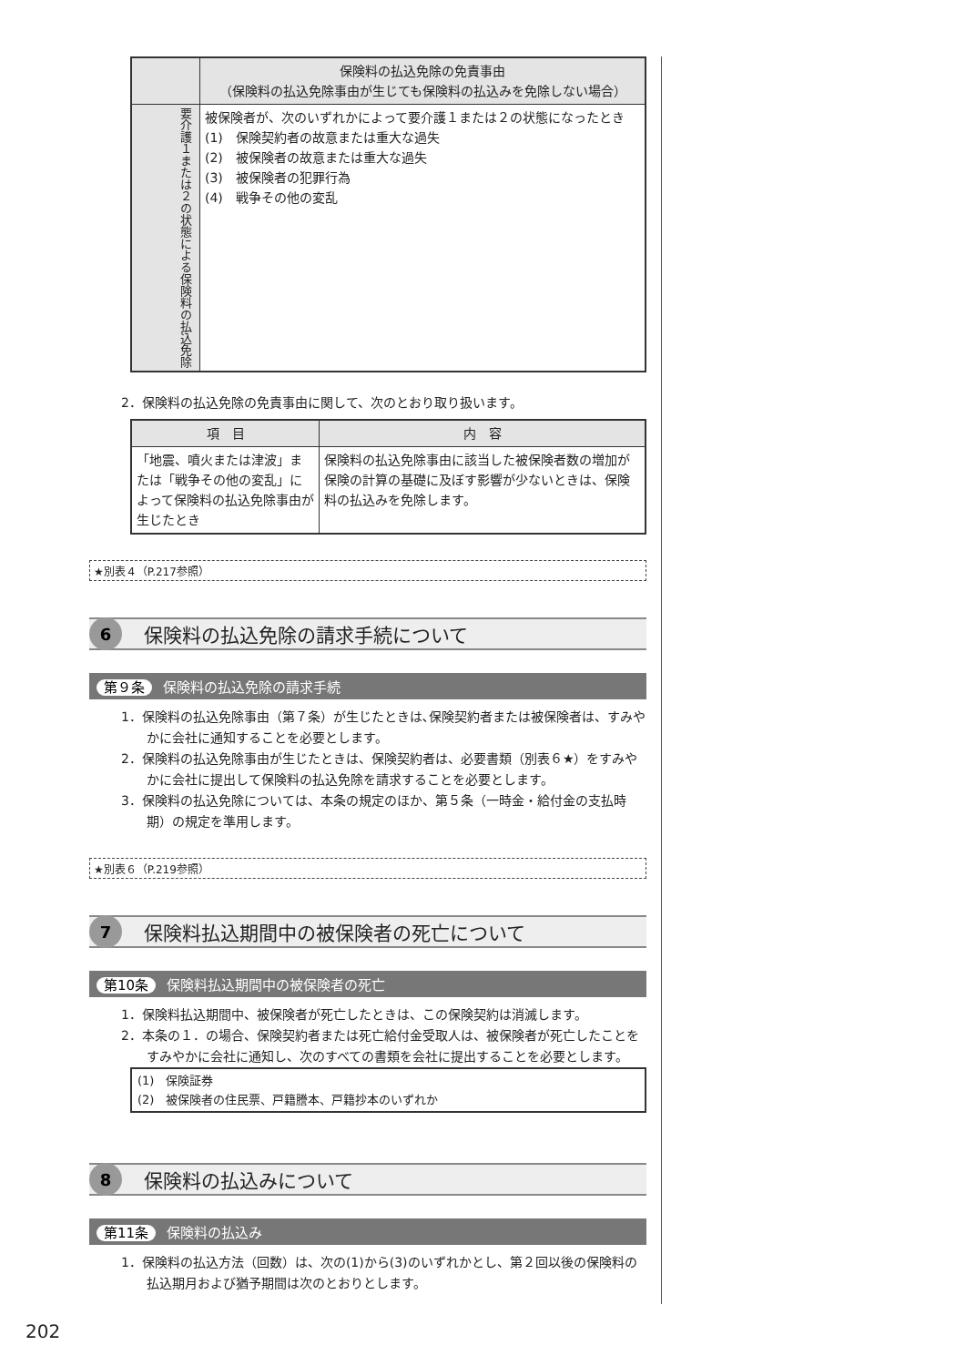| | 保険料の払込免除の免責事由 （保険料の払込免除事由が生じても保険料の払込みを免除しない場合） |
| --- | --- |
| 要介護１または２の状態による保険料の払込免除 | 被保険者が、次のいずれかによって要介護１または２の状態になったとき (1) 保険契約者の故意または重大な過失 (2) 被保険者の故意または重大な過失 (3) 被保険者の犯罪行為 (4) 戦争その他の変乱 |
2．保険料の払込免除の免責事由に関して、次のとおり取り扱います。
| 項 目 | 内 容 |
| --- | --- |
| 「地震、噴火または津波」または「戦争その他の変乱」によって保険料の払込免除事由が生じたとき | 保険料の払込免除事由に該当した被保険者数の増加が保険の計算の基礎に及ぼす影響が少ないときは、保険料の払込みを免除します。 |
★別表４（P.217参照）
6
保険料の払込免除の請求手続について
第９条 保険料の払込免除の請求手続
1．保険料の払込免除事由（第７条）が生じたときは､保険契約者または被保険者は、すみやかに会社に通知することを必要とします。
2．保険料の払込免除事由が生じたときは、保険契約者は、必要書類（別表６★）をすみやかに会社に提出して保険料の払込免除を請求することを必要とします。
3．保険料の払込免除については、本条の規定のほか、第５条（一時金・給付金の支払時期）の規定を準用します。
★別表６（P.219参照）
7
保険料払込期間中の被保険者の死亡について
第10条 保険料払込期間中の被保険者の死亡
1．保険料払込期間中、被保険者が死亡したときは、この保険契約は消滅します。
2．本条の１．の場合、保険契約者または死亡給付金受取人は、被保険者が死亡したことをすみやかに会社に通知し、次のすべての書類を会社に提出することを必要とします。
(1)　保険証券
(2)　被保険者の住民票、戸籍謄本、戸籍抄本のいずれか
8
保険料の払込みについて
第11条 保険料の払込み
1．保険料の払込方法（回数）は、次の(1)から(3)のいずれかとし、第２回以後の保険料の払込期月および猶予期間は次のとおりとします。
202